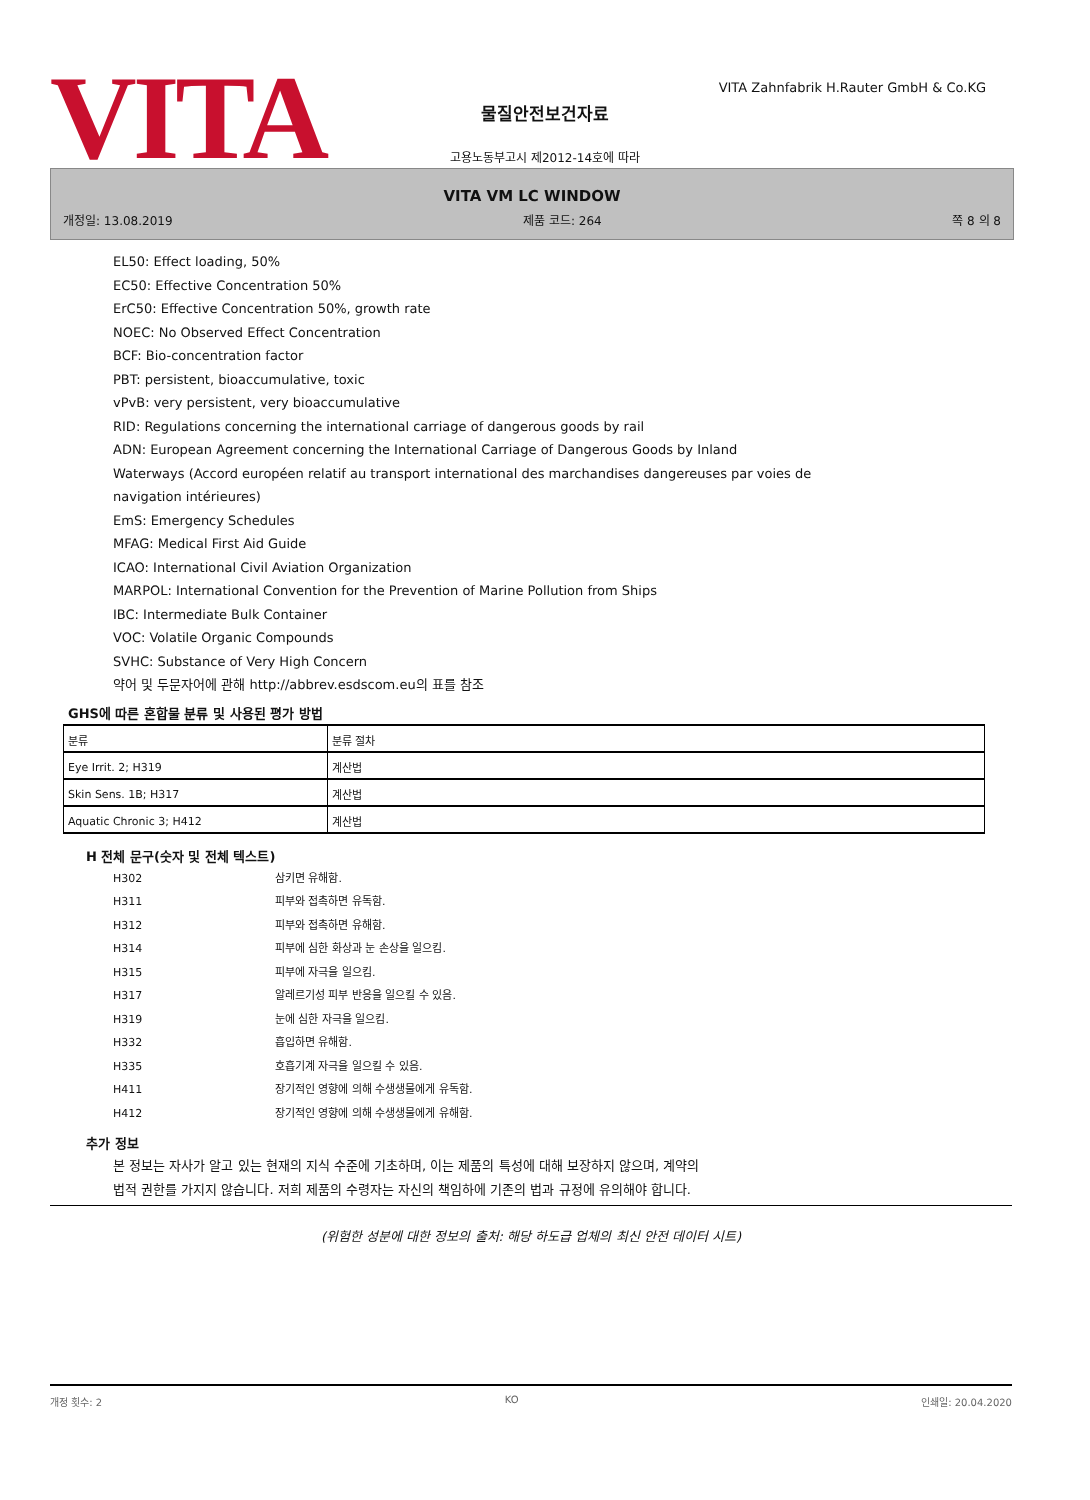VITA
VITA Zahnfabrik H.Rauter GmbH & Co.KG
물질안전보건자료
고용노동부고시 제2012-14호에 따라
VITA VM LC WINDOW
개정일: 13.08.2019 제품 코드: 264 쪽 8 의 8
EL50: Effect loading, 50%
EC50: Effective Concentration 50%
ErC50: Effective Concentration 50%, growth rate
NOEC: No Observed Effect Concentration
BCF: Bio-concentration factor
PBT: persistent, bioaccumulative, toxic
vPvB: very persistent, very bioaccumulative
RID: Regulations concerning the international carriage of dangerous goods by rail
ADN: European Agreement concerning the International Carriage of Dangerous Goods by Inland
Waterways (Accord européen relatif au transport international des marchandises dangereuses par voies de
navigation intérieures)
EmS: Emergency Schedules
MFAG: Medical First Aid Guide
ICAO: International Civil Aviation Organization
MARPOL: International Convention for the Prevention of Marine Pollution from Ships
IBC: Intermediate Bulk Container
VOC: Volatile Organic Compounds
SVHC: Substance of Very High Concern
약어 및 두문자어에 관해 http://abbrev.esdscom.eu의 표를 참조
GHS에 따른 혼합물 분류 및 사용된 평가 방법
| 분류 | 분류 절차 |
| --- | --- |
| Eye Irrit. 2; H319 | 계산법 |
| Skin Sens. 1B; H317 | 계산법 |
| Aquatic Chronic 3; H412 | 계산법 |
H 전체 문구(숫자 및 전체 텍스트)
| H302 | 삼키면 유해함. |
| H311 | 피부와 접촉하면 유독함. |
| H312 | 피부와 접촉하면 유해함. |
| H314 | 피부에 심한 화상과 눈 손상을 일으킴. |
| H315 | 피부에 자극을 일으킴. |
| H317 | 알레르기성 피부 반응을 일으킬 수 있음. |
| H319 | 눈에 심한 자극을 일으킴. |
| H332 | 흡입하면 유해함. |
| H335 | 호흡기계 자극을 일으킬 수 있음. |
| H411 | 장기적인 영향에 의해 수생생물에게 유독함. |
| H412 | 장기적인 영향에 의해 수생생물에게 유해함. |
추가 정보
본 정보는 자사가 알고 있는 현재의 지식 수준에 기초하며, 이는 제품의 특성에 대해 보장하지 않으며, 계약의
법적 권한를 가지지 않습니다. 저희 제품의 수령자는 자신의 책임하에 기존의 법과 규정에 유의해야 합니다.
(위험한 성분에 대한 정보의 출처: 해당 하도급 업체의 최신 안전 데이터 시트)
개정 횟수: 2 KO 인쇄일: 20.04.2020